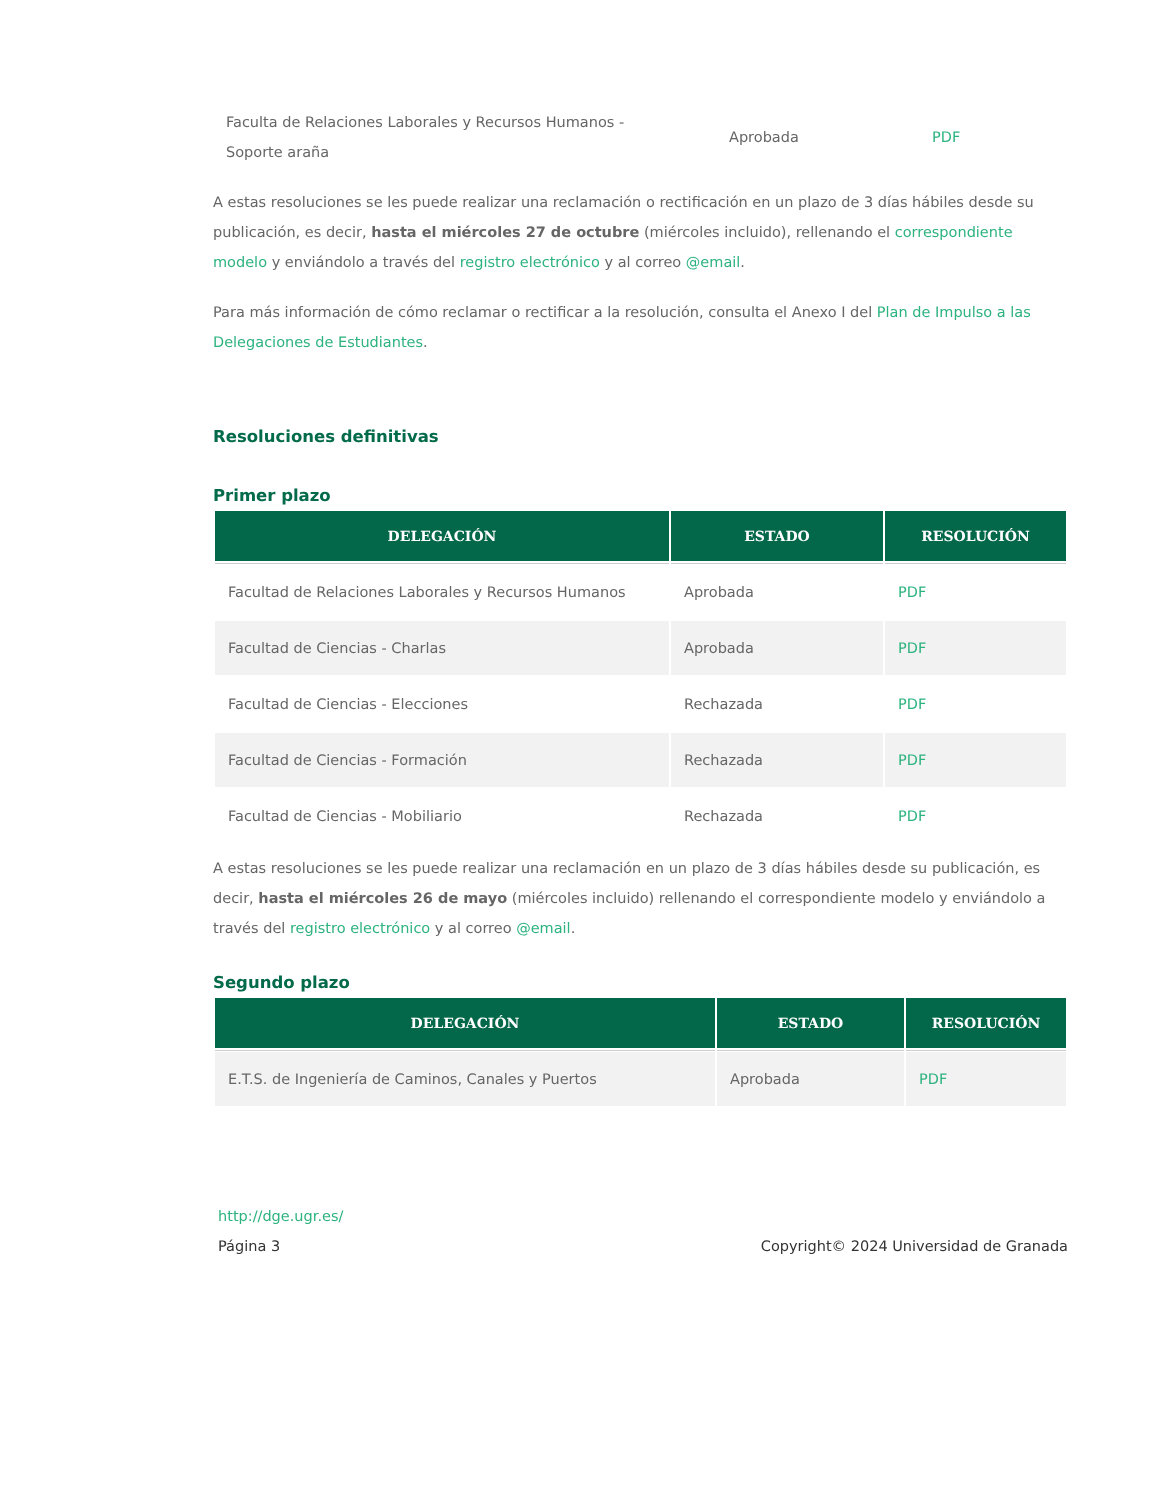| Faculta de Relaciones Laborales y Recursos Humanos - Soporte araña | Aprobada | PDF |
A estas resoluciones se les puede realizar una reclamación o rectificación en un plazo de 3 días hábiles desde su publicación, es decir, hasta el miércoles 27 de octubre (miércoles incluido), rellenando el correspondiente modelo y enviándolo a través del registro electrónico y al correo @email.
Para más información de cómo reclamar o rectificar a la resolución, consulta el Anexo I del Plan de Impulso a las Delegaciones de Estudiantes.
Resoluciones definitivas
Primer plazo
| DELEGACIÓN | ESTADO | RESOLUCIÓN |
| --- | --- | --- |
| Facultad de Relaciones Laborales y Recursos Humanos | Aprobada | PDF |
| Facultad de Ciencias - Charlas | Aprobada | PDF |
| Facultad de Ciencias - Elecciones | Rechazada | PDF |
| Facultad de Ciencias - Formación | Rechazada | PDF |
| Facultad de Ciencias - Mobiliario | Rechazada | PDF |
A estas resoluciones se les puede realizar una reclamación en un plazo de 3 días hábiles desde su publicación, es decir, hasta el miércoles 26 de mayo (miércoles incluido) rellenando el correspondiente modelo y enviándolo a través del registro electrónico y al correo @email.
Segundo plazo
| DELEGACIÓN | ESTADO | RESOLUCIÓN |
| --- | --- | --- |
| E.T.S. de Ingeniería de Caminos, Canales y Puertos | Aprobada | PDF |
http://dge.ugr.es/
Página 3 Copyright© 2024 Universidad de Granada